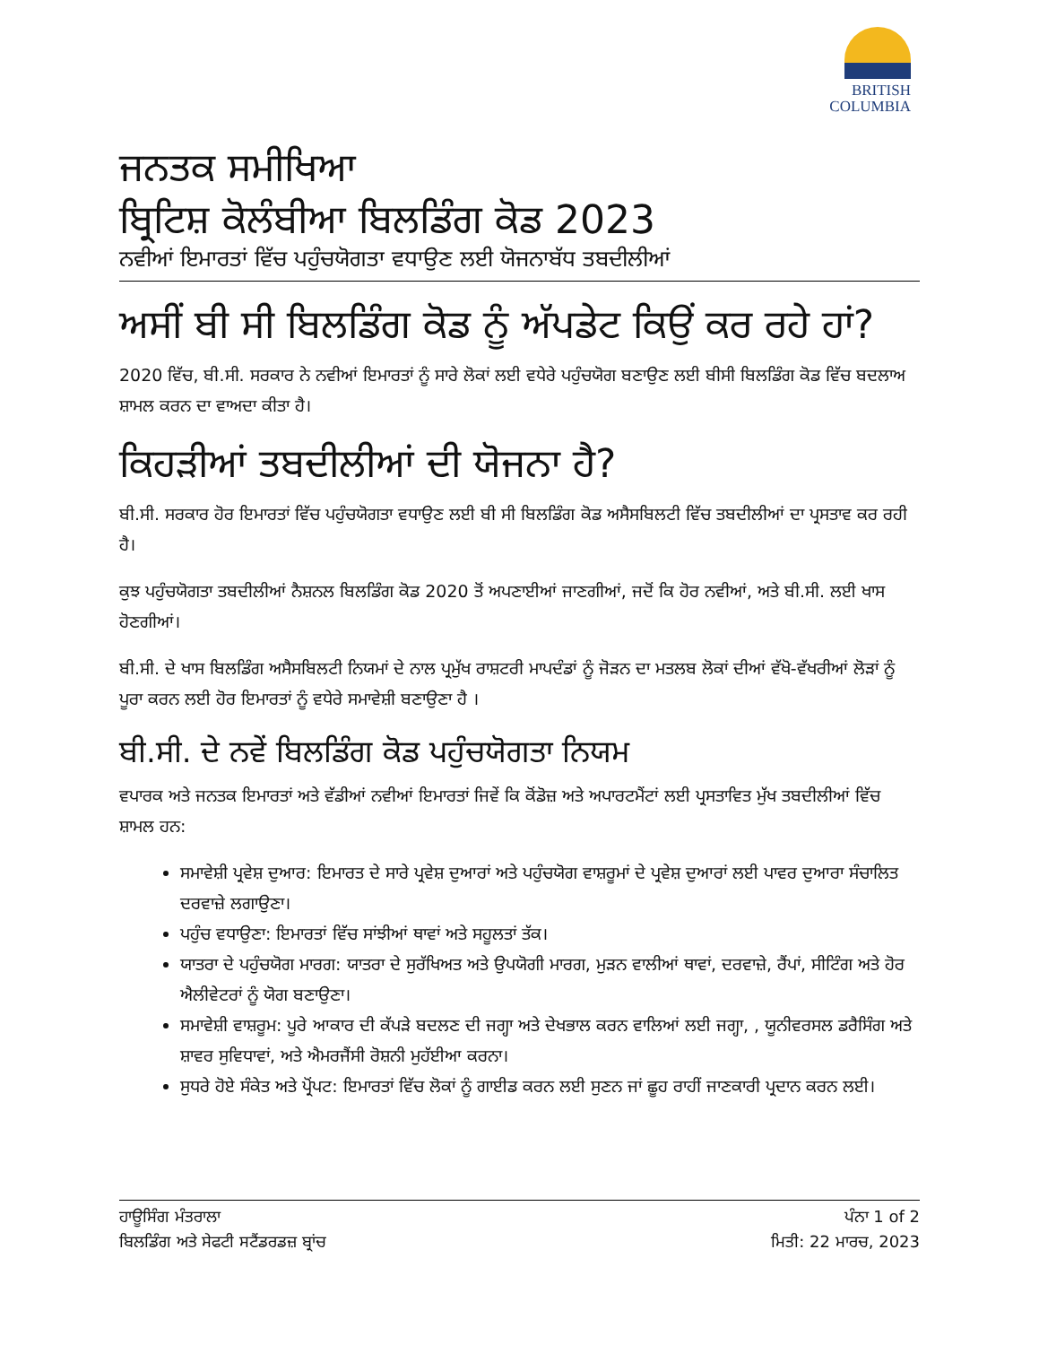BRITISH
COLUMBIA
ਜਨਤਕ ਸਮੀਖਿਆ
ਬ੍ਰਿਟਿਸ਼ ਕੋਲੰਬੀਆ ਬਿਲਡਿੰਗ ਕੋਡ 2023
ਨਵੀਆਂ ਇਮਾਰਤਾਂ ਵਿੱਚ ਪਹੁੰਚਯੋਗਤਾ ਵਧਾਉਣ ਲਈ ਯੋਜਨਾਬੱਧ ਤਬਦੀਲੀਆਂ
ਅਸੀਂ ਬੀ ਸੀ ਬਿਲਡਿੰਗ ਕੋਡ ਨੂੰ ਅੱਪਡੇਟ ਕਿਉਂ ਕਰ ਰਹੇ ਹਾਂ?
2020 ਵਿੱਚ, ਬੀ.ਸੀ. ਸਰਕਾਰ ਨੇ ਨਵੀਆਂ ਇਮਾਰਤਾਂ ਨੂੰ ਸਾਰੇ ਲੋਕਾਂ ਲਈ ਵਧੇਰੇ ਪਹੁੰਚਯੋਗ ਬਣਾਉਣ ਲਈ ਬੀਸੀ ਬਿਲਡਿੰਗ ਕੋਡ ਵਿੱਚ ਬਦਲਾਅ ਸ਼ਾਮਲ ਕਰਨ ਦਾ ਵਾਅਦਾ ਕੀਤਾ ਹੈ।
ਕਿਹੜੀਆਂ ਤਬਦੀਲੀਆਂ ਦੀ ਯੋਜਨਾ ਹੈ?
ਬੀ.ਸੀ. ਸਰਕਾਰ ਹੋਰ ਇਮਾਰਤਾਂ ਵਿੱਚ ਪਹੁੰਚਯੋਗਤਾ ਵਧਾਉਣ ਲਈ ਬੀ ਸੀ ਬਿਲਡਿੰਗ ਕੋਡ ਅਸੈਸਬਿਲਟੀ ਵਿੱਚ ਤਬਦੀਲੀਆਂ ਦਾ ਪ੍ਰਸਤਾਵ ਕਰ ਰਹੀ ਹੈ।
ਕੁਝ ਪਹੁੰਚਯੋਗਤਾ ਤਬਦੀਲੀਆਂ ਨੈਸ਼ਨਲ ਬਿਲਡਿੰਗ ਕੋਡ 2020 ਤੋਂ ਅਪਣਾਈਆਂ ਜਾਣਗੀਆਂ, ਜਦੋਂ ਕਿ ਹੋਰ ਨਵੀਆਂ, ਅਤੇ ਬੀ.ਸੀ. ਲਈ ਖਾਸ ਹੋਣਗੀਆਂ।
ਬੀ.ਸੀ. ਦੇ ਖਾਸ ਬਿਲਡਿੰਗ ਅਸੈਸਬਿਲਟੀ ਨਿਯਮਾਂ ਦੇ ਨਾਲ ਪ੍ਰਮੁੱਖ ਰਾਸ਼ਟਰੀ ਮਾਪਦੰਡਾਂ ਨੂੰ ਜੋੜਨ ਦਾ ਮਤਲਬ ਲੋਕਾਂ ਦੀਆਂ ਵੱਖੋ-ਵੱਖਰੀਆਂ ਲੋੜਾਂ ਨੂੰ ਪੂਰਾ ਕਰਨ ਲਈ ਹੋਰ ਇਮਾਰਤਾਂ ਨੂੰ ਵਧੇਰੇ ਸਮਾਵੇਸ਼ੀ ਬਣਾਉਣਾ ਹੈ ।
ਬੀ.ਸੀ. ਦੇ ਨਵੇਂ ਬਿਲਡਿੰਗ ਕੋਡ ਪਹੁੰਚਯੋਗਤਾ ਨਿਯਮ
ਵਪਾਰਕ ਅਤੇ ਜਨਤਕ ਇਮਾਰਤਾਂ ਅਤੇ ਵੱਡੀਆਂ ਨਵੀਆਂ ਇਮਾਰਤਾਂ ਜਿਵੇਂ ਕਿ ਕੋਂਡੋਜ਼ ਅਤੇ ਅਪਾਰਟਮੈਂਟਾਂ ਲਈ ਪ੍ਰਸਤਾਵਿਤ ਮੁੱਖ ਤਬਦੀਲੀਆਂ ਵਿੱਚ ਸ਼ਾਮਲ ਹਨ:
ਸਮਾਵੇਸ਼ੀ ਪ੍ਰਵੇਸ਼ ਦੁਆਰ: ਇਮਾਰਤ ਦੇ ਸਾਰੇ ਪ੍ਰਵੇਸ਼ ਦੁਆਰਾਂ ਅਤੇ ਪਹੁੰਚਯੋਗ ਵਾਸ਼ਰੂਮਾਂ ਦੇ ਪ੍ਰਵੇਸ਼ ਦੁਆਰਾਂ ਲਈ ਪਾਵਰ ਦੁਆਰਾ ਸੰਚਾਲਿਤ ਦਰਵਾਜ਼ੇ ਲਗਾਉਣਾ।
ਪਹੁੰਚ ਵਧਾਉਣਾ: ਇਮਾਰਤਾਂ ਵਿੱਚ ਸਾਂਝੀਆਂ ਥਾਵਾਂ ਅਤੇ ਸਹੂਲਤਾਂ ਤੱਕ।
ਯਾਤਰਾ ਦੇ ਪਹੁੰਚਯੋਗ ਮਾਰਗ: ਯਾਤਰਾ ਦੇ ਸੁਰੱਖਿਅਤ ਅਤੇ ਉਪਯੋਗੀ ਮਾਰਗ, ਮੁੜਨ ਵਾਲੀਆਂ ਥਾਵਾਂ, ਦਰਵਾਜ਼ੇ, ਰੈਂਪਾਂ, ਸੀਟਿੰਗ ਅਤੇ ਹੋਰ ਐਲੀਵੇਟਰਾਂ ਨੂੰ ਯੋਗ ਬਣਾਉਣਾ।
ਸਮਾਵੇਸ਼ੀ ਵਾਸ਼ਰੂਮ: ਪੂਰੇ ਆਕਾਰ ਦੀ ਕੱਪੜੇ ਬਦਲਣ ਦੀ ਜਗ੍ਹਾ ਅਤੇ ਦੇਖਭਾਲ ਕਰਨ ਵਾਲਿਆਂ ਲਈ ਜਗ੍ਹਾ, , ਯੂਨੀਵਰਸਲ ਡਰੈਸਿੰਗ ਅਤੇ ਸ਼ਾਵਰ ਸੁਵਿਧਾਵਾਂ, ਅਤੇ ਐਮਰਜੈਂਸੀ ਰੋਸ਼ਨੀ ਮੁਹੱਈਆ ਕਰਨਾ।
ਸੁਧਰੇ ਹੋਏ ਸੰਕੇਤ ਅਤੇ ਪ੍ਰੋਂਪਟ: ਇਮਾਰਤਾਂ ਵਿੱਚ ਲੋਕਾਂ ਨੂੰ ਗਾਈਡ ਕਰਨ ਲਈ ਸੁਣਨ ਜਾਂ ਛੂਹ ਰਾਹੀਂ ਜਾਣਕਾਰੀ ਪ੍ਰਦਾਨ ਕਰਨ ਲਈ।
ਹਾਊਸਿੰਗ ਮੰਤਰਾਲਾ
ਬਿਲਡਿੰਗ ਅਤੇ ਸੇਫਟੀ ਸਟੈਂਡਰਡਜ਼ ਬ੍ਰਾਂਚ
ਪੰਨਾ 1 of 2
ਮਿਤੀ: 22 ਮਾਰਚ, 2023